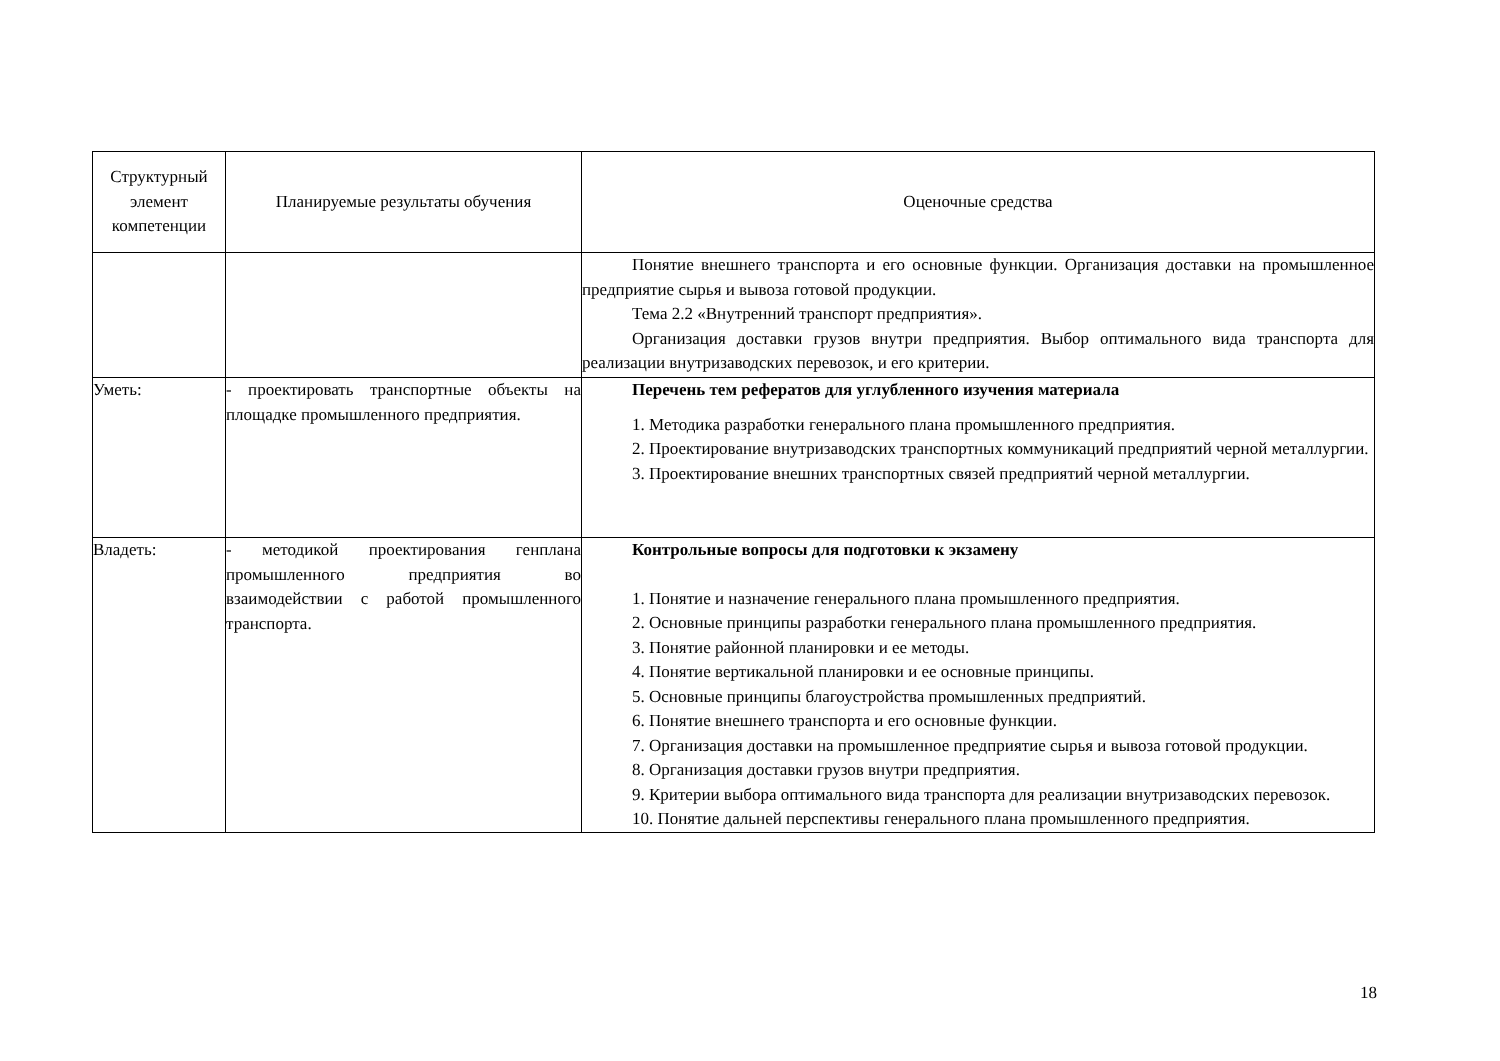| Структурный элемент компетенции | Планируемые результаты обучения | Оценочные средства |
| --- | --- | --- |
| | | Понятие внешнего транспорта и его основные функции. Организация доставки на промышленное предприятие сырья и вывоза готовой продукции. Тема 2.2 «Внутренний транспорт предприятия». Организация доставки грузов внутри предприятия. Выбор оптимального вида транспорта для реализации внутризаводских перевозок, и его критерии. |
| Уметь: | - проектировать транспортные объекты на площадке промышленного предприятия. | Перечень тем рефератов для углубленного изучения материала 1. Методика разработки генерального плана промышленного предприятия. 2. Проектирование внутризаводских транспортных коммуникаций предприятий черной металлургии. 3. Проектирование внешних транспортных связей предприятий черной металлургии. |
| Владеть: | - методикой проектирования генплана промышленного предприятия во взаимодействии с работой промышленного транспорта. | Контрольные вопросы для подготовки к экзамену 1. Понятие и назначение генерального плана промышленного предприятия. 2. Основные принципы разработки генерального плана промышленного предприятия. 3. Понятие районной планировки и ее методы. 4. Понятие вертикальной планировки и ее основные принципы. 5. Основные принципы благоустройства промышленных предприятий. 6. Понятие внешнего транспорта и его основные функции. 7. Организация доставки на промышленное предприятие сырья и вывоза готовой продукции. 8. Организация доставки грузов внутри предприятия. 9. Критерии выбора оптимального вида транспорта для реализации внутризаводских перевозок. 10. Понятие дальней перспективы генерального плана промышленного предприятия. |
18